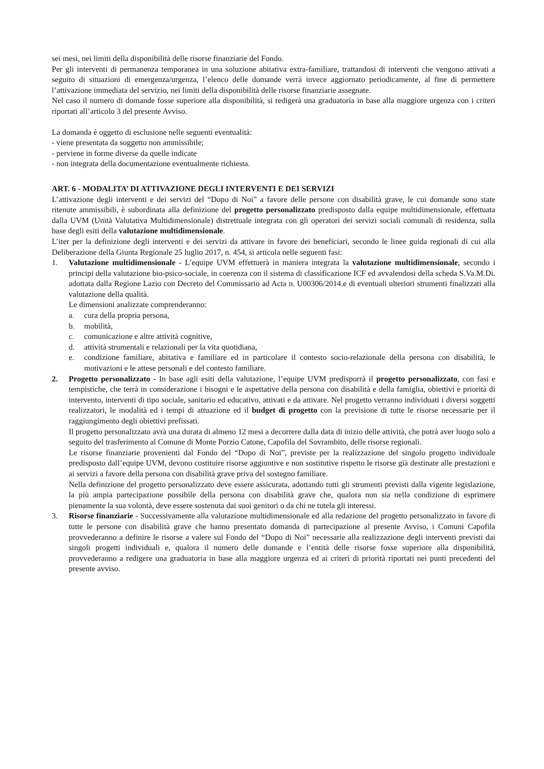sei mesi, nei limiti della disponibilità delle risorse finanziarie del Fondo.
Per gli interventi di permanenza temporanea in una soluzione abitativa extra-familiare, trattandosi di interventi che vengono attivati a seguito di situazioni di emergenza/urgenza, l’elenco delle domande verrà invece aggiornato periodicamente, al fine di permettere l’attivazione immediata del servizio, nei limiti della disponibilità delle risorse finanziarie assegnate.
Nel caso il numero di domande fosse superiore alla disponibilità, si redigerà una graduatoria in base alla maggiore urgenza con i criteri riportati all’articolo 3 del presente Avviso.
La domanda è oggetto di esclusione nelle seguenti eventualità:
- viene presentata da soggetto non ammissibile;
- perviene in forme diverse da quelle indicate
- non integrata della documentazione eventualmente richiesta.
ART. 6 - MODALITA’ DI ATTIVAZIONE DEGLI INTERVENTI E DEI SERVIZI
L’attivazione degli interventi e dei servizi del “Dopo di Noi” a favore delle persone con disabilità grave, le cui domande sono state ritenute ammissibili, è subordinata alla definizione del progetto personalizzato predisposto dalla equipe multidimensionale, effettuata dalla UVM (Unità Valutativa Multidimensionale) distrettuale integrata con gli operatori dei servizi sociali comunali di residenza, sulla base degli esiti della valutazione multidimensionale.
L’iter per la definizione degli interventi e dei servizi da attivare in favore dei beneficiari, secondo le linee guida regionali di cui alla Deliberazione della Giunta Regionale 25 luglio 2017, n. 454, si articola nelle seguenti fasi:
1. Valutazione multidimensionale - L’equipe UVM effettuerà in maniera integrata la valutazione multidimensionale, secondo i principi della valutazione bio-psico-sociale, in coerenza con il sistema di classificazione ICF ed avvalendosi della scheda S.Va.M.Di. adottata dalla Regione Lazio con Decreto del Commissario ad Acta n. U00306/2014.e di eventuali ulteriori strumenti finalizzati alla valutazione della qualità.
Le dimensioni analizzate comprenderanno:
a. cura della propria persona,
b. mobilità,
c. comunicazione e altre attività cognitive,
d. attività strumentali e relazionali per la vita quotidiana,
e. condizione familiare, abitativa e familiare ed in particolare il contesto socio-relazionale della persona con disabilità, le motivazioni e le attese personali e del contesto familiare.
2. Progetto personalizzato - In base agli esiti della valutazione, l’equipe UVM predisporrà il progetto personalizzato, con fasi e tempistiche, che terrà in considerazione i bisogni e le aspettative della persona con disabilità e della famiglia, obiettivi e priorità di intervento, interventi di tipo sociale, sanitario ed educativo, attivati e da attivare. Nel progetto verranno individuati i diversi soggetti realizzatori, le modalità ed i tempi di attuazione ed il budget di progetto con la previsione di tutte le risorse necessarie per il raggiungimento degli obiettivi prefissati.
Il progetto personalizzato avrà una durata di almeno 12 mesi a decorrere dalla data di inizio delle attività, che potrà aver luogo solo a seguito del trasferimento al Comune di Monte Porzio Catone, Capofila del Sovrambito, delle risorse regionali.
Le risorse finanziarie provenienti dal Fondo del “Dopo di Noi”, previste per la realizzazione del singolo progetto individuale predisposto dall’equipe UVM, devono costituire risorse aggiuntive e non sostitutive rispetto le risorse già destinate alle prestazioni e ai servizi a favore della persona con disabilità grave priva del sostegno familiare.
Nella definizione del progetto personalizzato deve essere assicurata, adottando tutti gli strumenti previsti dalla vigente legislazione, la più ampia partecipazione possibile della persona con disabilità grave che, qualora non sia nella condizione di esprimere pienamente la sua volontà, deve essere sostenuta dai suoi genitori o da chi ne tutela gli interessi.
3. Risorse finanziarie - Successivamente alla valutazione multidimensionale ed alla redazione del progetto personalizzato in favore di tutte le persone con disabilità grave che hanno presentato domanda di partecipazione al presente Avviso, i Comuni Capofila provvederanno a definire le risorse a valere sul Fondo del “Dopo di Noi” necessarie alla realizzazione degli interventi previsti dai singoli progetti individuali e, qualora il numero delle domande e l’entità delle risorse fosse superiore alla disponibilità, provvederanno a redigere una graduatoria in base alla maggiore urgenza ed ai criteri di priorità riportati nei punti precedenti del presente avviso.